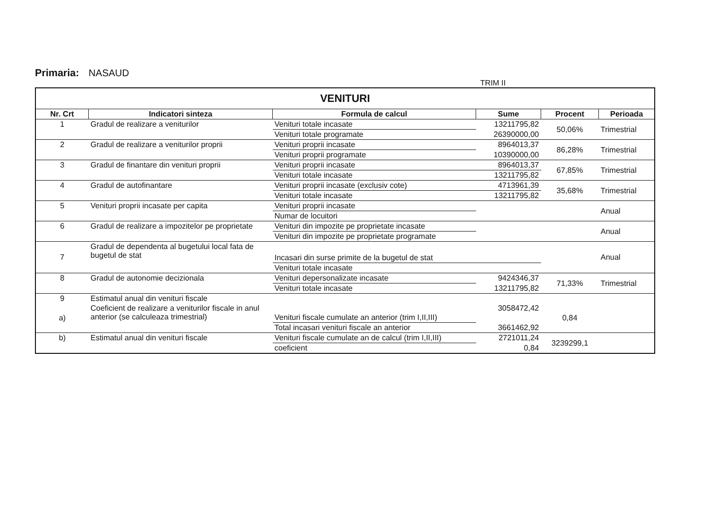Primaria: NASAUD
TRIM II
| VENITURI | | | | | |
| Nr. Crt | Indicatori sinteza | Formula de calcul | Sume | Procent | Perioada |
| 1 | Gradul de realizare a veniturilor | Venituri totale incasate | 13211795,82 | 50,06% | Trimestrial |
| | | Venituri totale programate | 26390000,00 | | |
| 2 | Gradul de realizare a veniturilor proprii | Venituri proprii incasate | 8964013,37 | 86,28% | Trimestrial |
| | | Venituri proprii programate | 10390000,00 | | |
| 3 | Gradul de finantare din venituri proprii | Venituri proprii incasate | 8964013,37 | 67,85% | Trimestrial |
| | | Venituri totale incasate | 13211795,82 | | |
| 4 | Gradul de autofinantare | Venituri proprii incasate (exclusiv cote) | 4713961,39 | 35,68% | Trimestrial |
| | | Venituri totale incasate | 13211795,82 | | |
| 5 | Venituri proprii incasate per capita | Venituri proprii incasate | | | Anual |
| | | Numar de locuitori | | | |
| 6 | Gradul de realizare a impozitelor pe proprietate | Venituri din impozite pe proprietate incasate | | | Anual |
| | | Venituri din impozite pe proprietate programate | | | |
| 7 | Gradul de dependenta al bugetului local fata de bugetul de stat | Incasari din surse primite de la bugetul de stat | | | Anual |
| | | Venituri totale incasate | | | |
| 8 | Gradul de autonomie decizionala | Venituri depersonalizate incasate | 9424346,37 | 71,33% | Trimestrial |
| | | Venituri totale incasate | 13211795,82 | | |
| 9 | Estimatul anual din venituri fiscale | | | | |
| a) | Coeficient de realizare a veniturilor fiscale in anul anterior (se calculeaza trimestrial) | Venituri fiscale cumulate an anterior (trim I,II,III) | 3058472,42 | 0,84 | |
| | | Total incasari venituri fiscale an anterior | 3661462,92 | | |
| b) | Estimatul anual din venituri fiscale | Venituri fiscale cumulate an de calcul (trim I,II,III) | 2721011,24 | 3239299,1 | |
| | | coeficient | 0,84 | | |